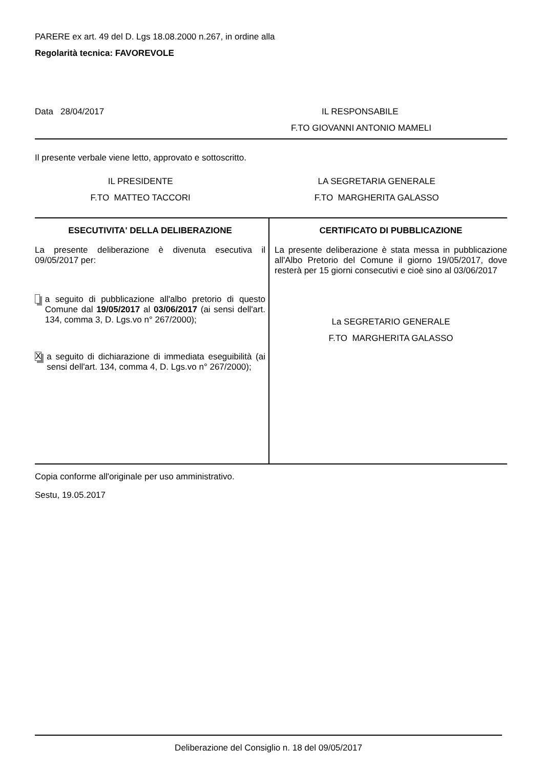PARERE ex art. 49 del D. Lgs 18.08.2000 n.267, in ordine alla
Regolarità tecnica: FAVOREVOLE
Data 28/04/2017 IL RESPONSABILE
F.TO GIOVANNI ANTONIO MAMELI
Il presente verbale viene letto, approvato e sottoscritto.
| IL PRESIDENTE | LA SEGRETARIA GENERALE |
| F.TO MATTEO TACCORI | F.TO MARGHERITA GALASSO |
| ESECUTIVITA' DELLA DELIBERAZIONE La presente deliberazione è divenuta esecutiva il 09/05/2017 per: a seguito di pubblicazione all'albo pretorio di questo Comune dal 19/05/2017 al 03/06/2017 (ai sensi dell'art. 134, comma 3, D. Lgs.vo n° 267/2000); X a seguito di dichiarazione di immediata eseguibilità (ai sensi dell'art. 134, comma 4, D. Lgs.vo n° 267/2000); | CERTIFICATO DI PUBBLICAZIONE La presente deliberazione è stata messa in pubblicazione all'Albo Pretorio del Comune il giorno 19/05/2017, dove resterà per 15 giorni consecutivi e cioè sino al 03/06/2017 La SEGRETARIO GENERALE F.TO MARGHERITA GALASSO |
Copia conforme all'originale per uso amministrativo.
Sestu, 19.05.2017
Deliberazione del Consiglio n. 18 del 09/05/2017